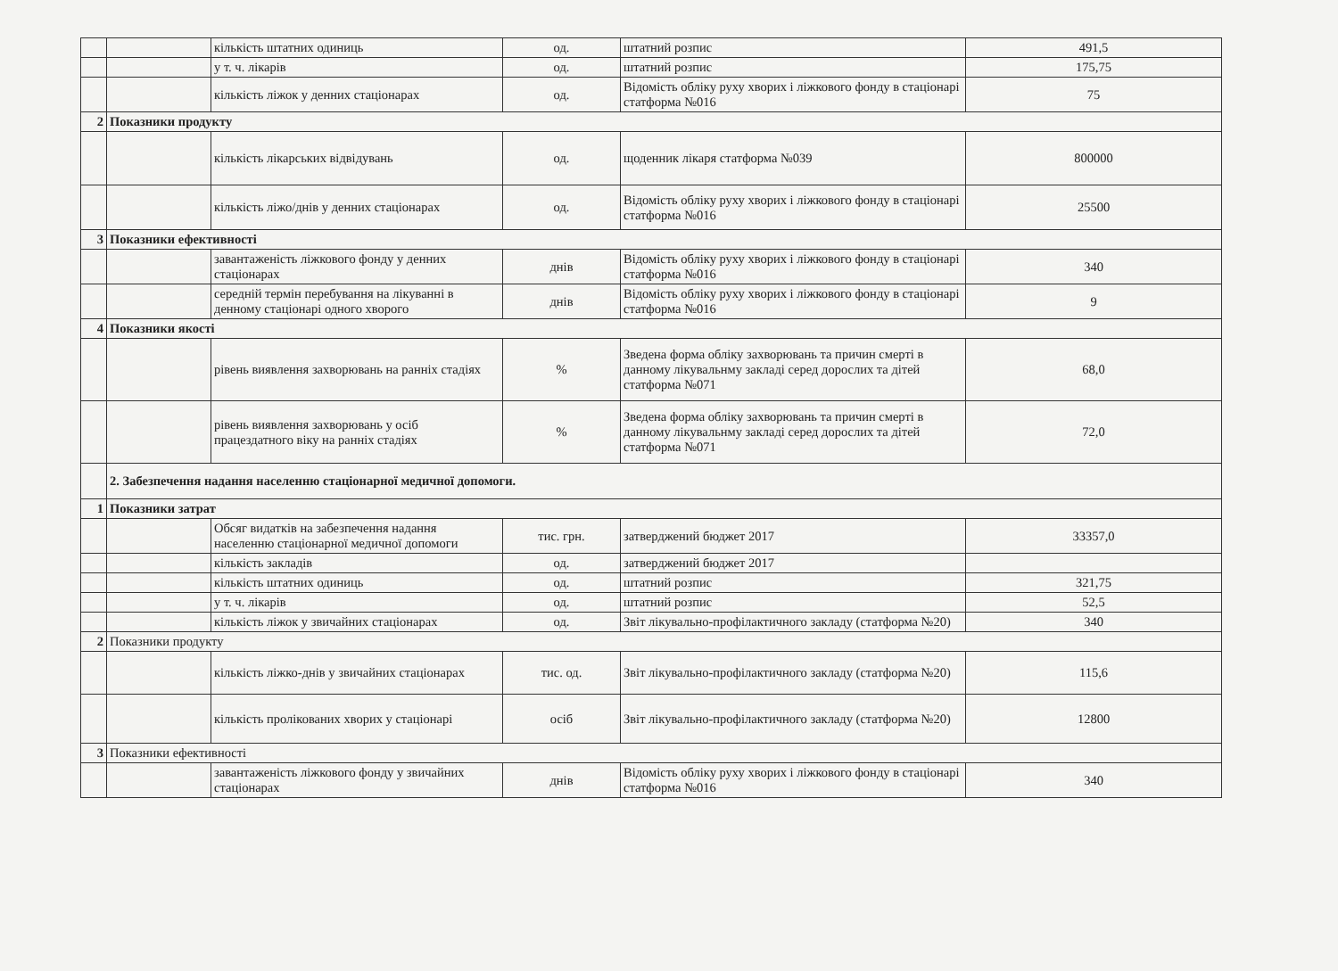| | | кількість штатних одиниць | од. | штатний розпис | 491,5 |
| | | у т. ч. лікарів | од. | штатний розпис | 175,75 |
| | | кількість ліжок у денних стаціонарах | од. | Відомість обліку руху хворих і ліжкового фонду в стаціонарі статформа №016 | 75 |
| 2 | Показники продукту | | | | |
| | | кількість лікарських відвідувань | од. | щоденник лікаря статформа №039 | 800000 |
| | | кількість ліжо/днів у денних стаціонарах | од. | Відомість обліку руху хворих і ліжкового фонду в стаціонарі статформа №016 | 25500 |
| 3 | Показники ефективності | | | | |
| | | завантаженість ліжкового фонду у денних стаціонарах | днів | Відомість обліку руху хворих і ліжкового фонду в стаціонарі статформа №016 | 340 |
| | | середній термін перебування на лікуванні в денному стаціонарі одного хворого | днів | Відомість обліку руху хворих і ліжкового фонду в стаціонарі статформа №016 | 9 |
| 4 | Показники якості | | | | |
| | | рівень виявлення захворювань на ранніх стадіях | % | Зведена форма обліку захворювань та причин смерті в данному лікувальнму закладі серед дорослих та дітей статформа №071 | 68,0 |
| | | рівень виявлення захворювань у осіб працездатного віку на ранніх стадіях | % | Зведена форма обліку захворювань та причин смерті в данному лікувальнму закладі серед дорослих та дітей статформа №071 | 72,0 |
| | 2. Забезпечення надання населенню стаціонарної медичної допомоги. | | | | |
| 1 | Показники затрат | | | | |
| | | Обсяг видатків на забезпечення надання населенню стаціонарної медичної допомоги | тис. грн. | затверджений бюджет 2017 | 33357,0 |
| | | кількість закладів | од. | затверджений бюджет 2017 | |
| | | кількість штатних одиниць | од. | штатний розпис | 321,75 |
| | | у т. ч. лікарів | од. | штатний розпис | 52,5 |
| | | кількість ліжок у звичайних стаціонарах | од. | Звіт лікувально-профілактичного закладу (статформа №20) | 340 |
| 2 | Показники продукту | | | | |
| | | кількість ліжко-днів у звичайних стаціонарах | тис. од. | Звіт лікувально-профілактичного закладу (статформа №20) | 115,6 |
| | | кількість пролікованих хворих у стаціонарі | осіб | Звіт лікувально-профілактичного закладу (статформа №20) | 12800 |
| 3 | Показники ефективності | | | | |
| | | завантаженість ліжкового фонду у звичайних стаціонарах | днів | Відомість обліку руху хворих і ліжкового фонду в стаціонарі статформа №016 | 340 |